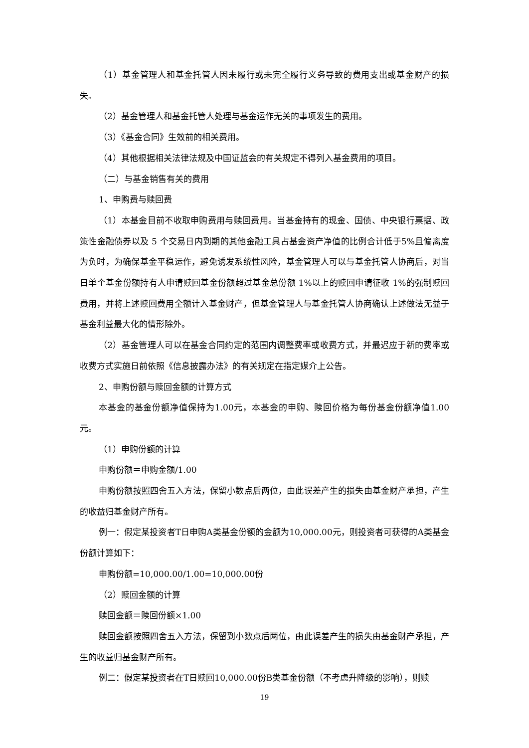（1）基金管理人和基金托管人因未履行或未完全履行义务导致的费用支出或基金财产的损失。
（2）基金管理人和基金托管人处理与基金运作无关的事项发生的费用。
（3）《基金合同》生效前的相关费用。
（4）其他根据相关法律法规及中国证监会的有关规定不得列入基金费用的项目。
（二）与基金销售有关的费用
1、申购费与赎回费
（1）本基金目前不收取申购费用与赎回费用。当基金持有的现金、国债、中央银行票据、政策性金融债券以及 5 个交易日内到期的其他金融工具占基金资产净值的比例合计低于5%且偏离度为负时，为确保基金平稳运作，避免诱发系统性风险，基金管理人可以与基金托管人协商后，对当日单个基金份额持有人申请赎回基金份额超过基金总份额 1%以上的赎回申请征收 1%的强制赎回费用，并将上述赎回费用全额计入基金财产，但基金管理人与基金托管人协商确认上述做法无益于基金利益最大化的情形除外。
（2）基金管理人可以在基金合同约定的范围内调整费率或收费方式，并最迟应于新的费率或收费方式实施日前依照《信息披露办法》的有关规定在指定媒介上公告。
2、申购份额与赎回金额的计算方式
本基金的基金份额净值保持为1.00元，本基金的申购、赎回价格为每份基金份额净值1.00元。
（1）申购份额的计算
申购份额＝申购金额/1.00
申购份额按照四舍五入方法，保留小数点后两位，由此误差产生的损失由基金财产承担，产生的收益归基金财产所有。
例一：假定某投资者T日申购A类基金份额的金额为10,000.00元，则投资者可获得的A类基金份额计算如下：
申购份额=10,000.00/1.00=10,000.00份
（2）赎回金额的计算
赎回金额＝赎回份额×1.00
赎回金额按照四舍五入方法，保留到小数点后两位，由此误差产生的损失由基金财产承担，产生的收益归基金财产所有。
例二：假定某投资者在T日赎回10,000.00份B类基金份额（不考虑升降级的影响），则赎
19